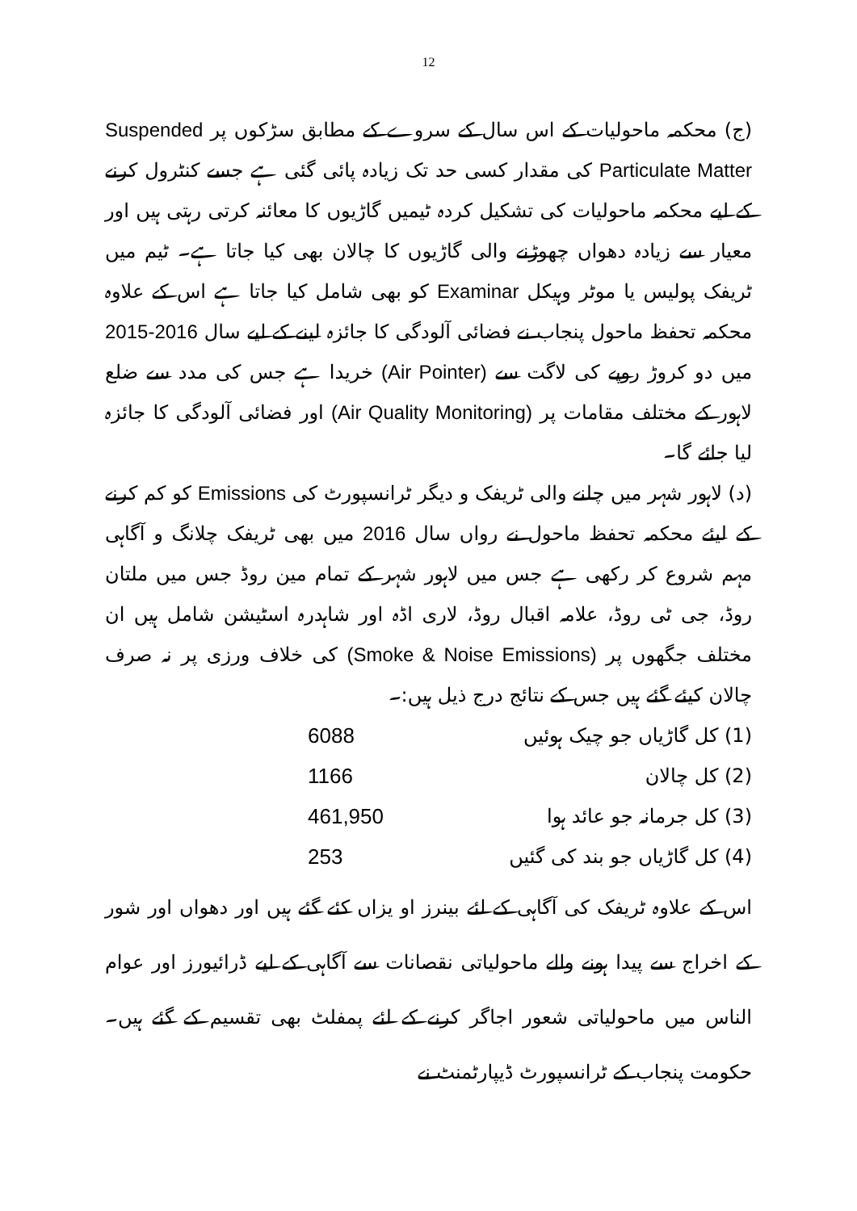12
(ج) محکمہ ماحولیات کے اس سال کے سروے کے مطابق سڑکوں پر Suspended Particulate Matter کی مقدار کسی حد تک زیادہ پائی گئی ہے جسے کنٹرول کرنے کے لیے محکمہ ماحولیات کی تشکیل کردہ ٹیمیں گاڑیوں کا معائنہ کرتی رہتی ہیں اور معیار سے زیادہ دھواں چھوڑنے والی گاڑیوں کا چالان بھی کیا جاتا ہے۔ ٹیم میں ٹریفک پولیس یا موٹر وہیکل Examinar کو بھی شامل کیا جاتا ہے اس کے علاوہ محکمہ تحفظ ماحول پنجاب نے فضائی آلودگی کا جائزہ لینے کے لیے سال 2016-2015 میں دو کروڑ روپے کی لاگت سے (Air Pointer) خریدا ہے جس کی مدد سے ضلع لاہور کے مختلف مقامات پر (Air Quality Monitoring) اور فضائی آلودگی کا جائزہ لیا جائے گا۔
(د) لاہور شہر میں چلنے والی ٹریفک و دیگر ٹرانسپورٹ کی Emissions کو کم کرنے کے لیئے محکمہ تحفظ ماحول نے رواں سال 2016 میں بھی ٹریفک چلانگ و آگاہی مہم شروع کر رکھی ہے جس میں لاہور شہر کے تمام مین روڈ جس میں ملتان روڈ، جی ٹی روڈ، علامہ اقبال روڈ، لاری اڈہ اور شاہدرہ اسٹیشن شامل ہیں ان مختلف جگھوں پر (Smoke & Noise Emissions) کی خلاف ورزی پر نہ صرف چالان کیئے گئے ہیں جس کے نتائج درج ذیل ہیں:۔
| (1) کل گاڑیاں جو چیک ہوئیں | 6088 |
| (2) کل چالان | 1166 |
| (3) کل جرمانہ جو عائد ہوا | 461,950 |
| (4) کل گاڑیاں جو بند کی گئیں | 253 |
اس کے علاوہ ٹریفک کی آگاہی کے لئے بینرز او یزاں کئے گئے ہیں اور دھواں اور شور کے اخراج سے پیدا ہونے والے ماحولیاتی نقصانات سے آگاہی کے لیے ڈرائیورز اور عوام الناس میں ماحولیاتی شعور اجاگر کرنے کے لئے پمفلٹ بھی تقسیم کے گئے ہیں۔ حکومت پنجاب کے ٹرانسپورٹ ڈیپارٹمنٹ نے